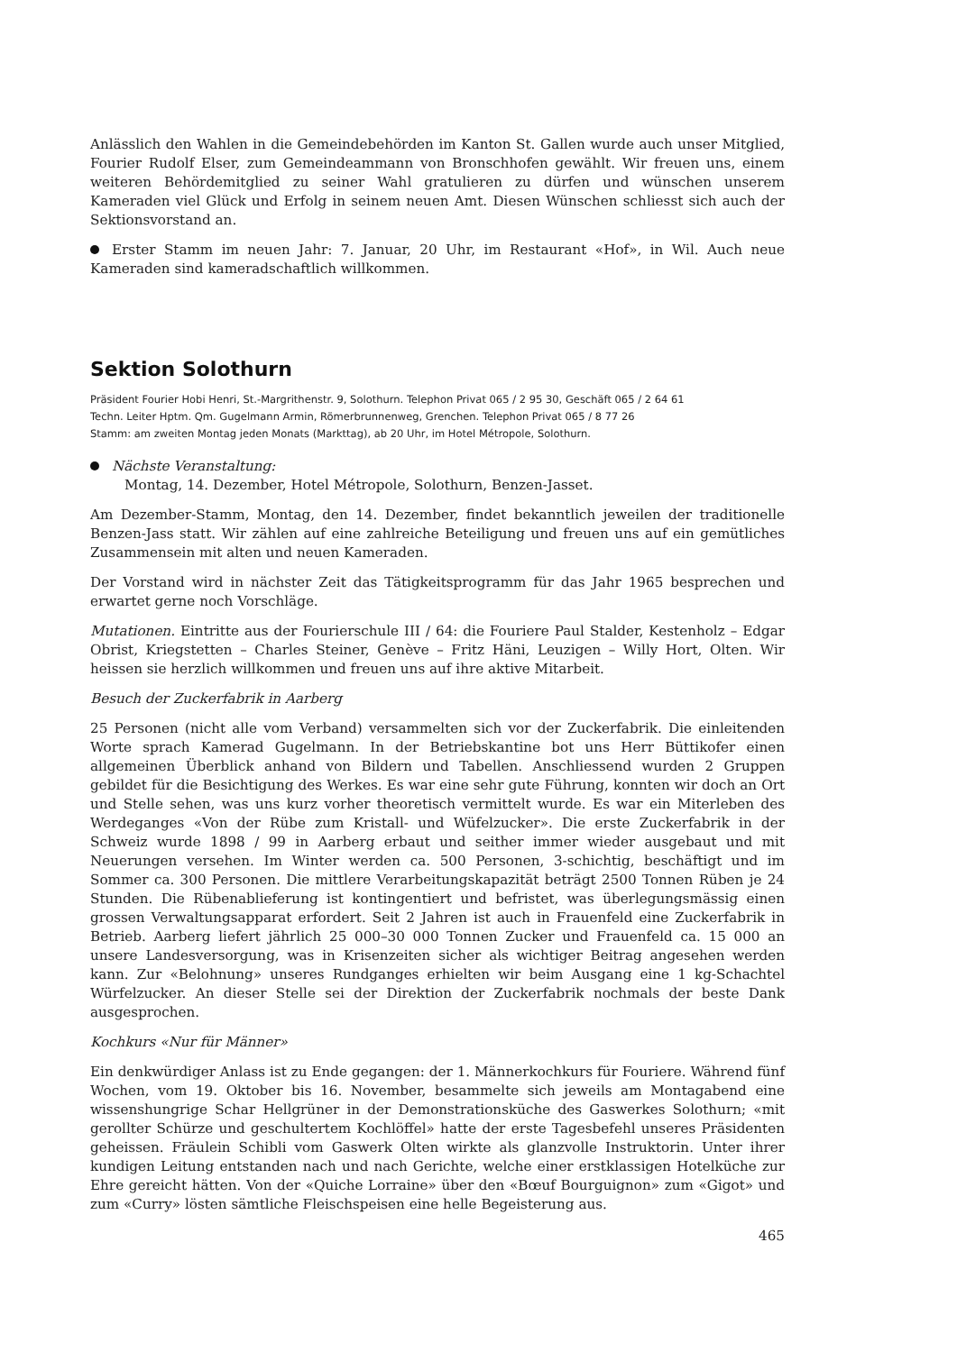Anlässlich den Wahlen in die Gemeindebehörden im Kanton St. Gallen wurde auch unser Mitglied, Fourier Rudolf Elser, zum Gemeindeammann von Bronschhofen gewählt. Wir freuen uns, einem weiteren Behördemitglied zu seiner Wahl gratulieren zu dürfen und wünschen unserem Kameraden viel Glück und Erfolg in seinem neuen Amt. Diesen Wünschen schliesst sich auch der Sektionsvorstand an.
Erster Stamm im neuen Jahr: 7. Januar, 20 Uhr, im Restaurant «Hof», in Wil. Auch neue Kameraden sind kameradschaftlich willkommen.
Sektion Solothurn
Präsident Fourier Hobi Henri, St.-Margrithenstr. 9, Solothurn. Telephon Privat 065 / 2 95 30, Geschäft 065 / 2 64 61
Techn. Leiter Hptm. Qm. Gugelmann Armin, Römerbrunnenweg, Grenchen. Telephon Privat 065 / 8 77 26
Stamm: am zweiten Montag jeden Monats (Markttag), ab 20 Uhr, im Hotel Métropole, Solothurn.
Nächste Veranstaltung:
Montag, 14. Dezember, Hotel Métropole, Solothurn, Benzen-Jasset.
Am Dezember-Stamm, Montag, den 14. Dezember, findet bekanntlich jeweilen der traditionelle Benzen-Jass statt. Wir zählen auf eine zahlreiche Beteiligung und freuen uns auf ein gemütliches Zusammensein mit alten und neuen Kameraden.
Der Vorstand wird in nächster Zeit das Tätigkeitsprogramm für das Jahr 1965 besprechen und erwartet gerne noch Vorschläge.
Mutationen. Eintritte aus der Fourierschule III / 64: die Fouriere Paul Stalder, Kestenholz – Edgar Obrist, Kriegstetten – Charles Steiner, Genève – Fritz Häni, Leuzigen – Willy Hort, Olten. Wir heissen sie herzlich willkommen und freuen uns auf ihre aktive Mitarbeit.
Besuch der Zuckerfabrik in Aarberg
25 Personen (nicht alle vom Verband) versammelten sich vor der Zuckerfabrik. Die einleitenden Worte sprach Kamerad Gugelmann. In der Betriebskantine bot uns Herr Büttikofer einen allgemeinen Überblick anhand von Bildern und Tabellen. Anschliessend wurden 2 Gruppen gebildet für die Besichtigung des Werkes. Es war eine sehr gute Führung, konnten wir doch an Ort und Stelle sehen, was uns kurz vorher theoretisch vermittelt wurde. Es war ein Miterleben des Werdeganges «Von der Rübe zum Kristall- und Wüfelzucker». Die erste Zuckerfabrik in der Schweiz wurde 1898 / 99 in Aarberg erbaut und seither immer wieder ausgebaut und mit Neuerungen versehen. Im Winter werden ca. 500 Personen, 3-schichtig, beschäftigt und im Sommer ca. 300 Personen. Die mittlere Verarbeitungskapazität beträgt 2500 Tonnen Rüben je 24 Stunden. Die Rübenablieferung ist kontingentiert und befristet, was überlegungsmässig einen grossen Verwaltungsapparat erfordert. Seit 2 Jahren ist auch in Frauenfeld eine Zuckerfabrik in Betrieb. Aarberg liefert jährlich 25 000–30 000 Tonnen Zucker und Frauenfeld ca. 15 000 an unsere Landesversorgung, was in Krisenzeiten sicher als wichtiger Beitrag angesehen werden kann. Zur «Belohnung» unseres Rundganges erhielten wir beim Ausgang eine 1 kg-Schachtel Würfelzucker. An dieser Stelle sei der Direktion der Zuckerfabrik nochmals der beste Dank ausgesprochen.
Kochkurs «Nur für Männer»
Ein denkwürdiger Anlass ist zu Ende gegangen: der 1. Männerkochkurs für Fouriere. Während fünf Wochen, vom 19. Oktober bis 16. November, besammelte sich jeweils am Montagabend eine wissenshungrige Schar Hellgrüner in der Demonstrationsküche des Gaswerkes Solothurn; «mit gerollter Schürze und geschultertem Kochlöffel» hatte der erste Tagesbefehl unseres Präsidenten geheissen. Fräulein Schibli vom Gaswerk Olten wirkte als glanzvolle Instruktorin. Unter ihrer kundigen Leitung entstanden nach und nach Gerichte, welche einer erstklassigen Hotelküche zur Ehre gereicht hätten. Von der «Quiche Lorraine» über den «Bœuf Bourguignon» zum «Gigot» und zum «Curry» lösten sämtliche Fleischspeisen eine helle Begeisterung aus.
465